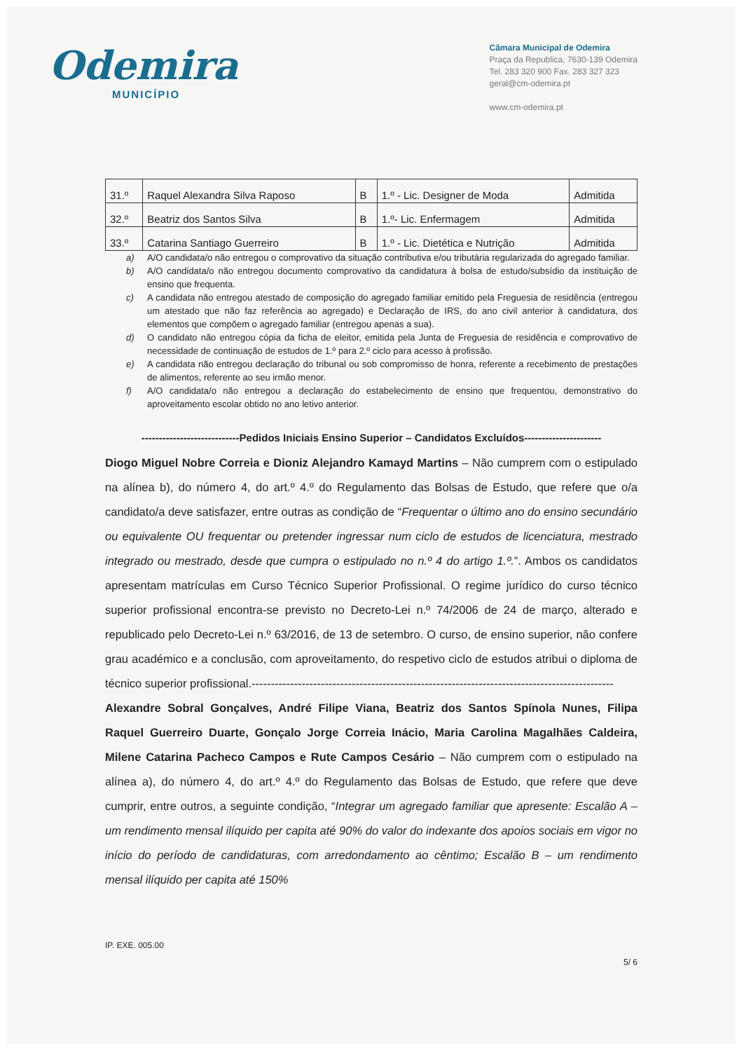Odemira
MUNICÍPIO
Câmara Municipal de Odemira
Praça da Republica, 7630-139 Odemira
Tel. 283 320 900 Fax. 283 327 323
geral@cm-odemira.pt
www.cm-odemira.pt
| 31.º | Raquel Alexandra Silva Raposo | B | 1.º - Lic. Designer de Moda | Admitida |
| 32.º | Beatriz dos Santos Silva | B | 1.º- Lic. Enfermagem | Admitida |
| 33.º | Catarina Santiago Guerreiro | B | 1.º - Lic. Dietética e Nutrição | Admitida |
a) A/O candidata/o não entregou o comprovativo da situação contributiva e/ou tributária regularizada do agregado familiar.
b) A/O candidata/o não entregou documento comprovativo da candidatura à bolsa de estudo/subsídio da instituição de ensino que frequenta.
c) A candidata não entregou atestado de composição do agregado familiar emitido pela Freguesia de residência (entregou um atestado que não faz referência ao agregado) e Declaração de IRS, do ano civil anterior à candidatura, dos elementos que compõem o agregado familiar (entregou apenas a sua).
d) O candidato não entregou cópia da ficha de eleitor, emitida pela Junta de Freguesia de residência e comprovativo de necessidade de continuação de estudos de 1.º para 2.º ciclo para acesso à profissão.
e) A candidata não entregou declaração do tribunal ou sob compromisso de honra, referente a recebimento de prestações de alimentos, referente ao seu irmão menor.
f) A/O candidata/o não entregou a declaração do estabelecimento de ensino que frequentou, demonstrativo do aproveitamento escolar obtido no ano letivo anterior.
----------------------------Pedidos Iniciais Ensino Superior – Candidatos Excluídos----------------------
Diogo Miguel Nobre Correia e Dioniz Alejandro Kamayd Martins – Não cumprem com o estipulado na alínea b), do número 4, do art.º 4.º do Regulamento das Bolsas de Estudo, que refere que o/a candidato/a deve satisfazer, entre outras as condição de “Frequentar o último ano do ensino secundário ou equivalente OU frequentar ou pretender ingressar num ciclo de estudos de licenciatura, mestrado integrado ou mestrado, desde que cumpra o estipulado no n.º 4 do artigo 1.º.”. Ambos os candidatos apresentam matrículas em Curso Técnico Superior Profissional. O regime jurídico do curso técnico superior profissional encontra-se previsto no Decreto-Lei n.º 74/2006 de 24 de março, alterado e republicado pelo Decreto-Lei n.º 63/2016, de 13 de setembro. O curso, de ensino superior, não confere grau académico e a conclusão, com aproveitamento, do respetivo ciclo de estudos atribui o diploma de técnico superior profissional.----------------------------------------------------------------------------------------------
Alexandre Sobral Gonçalves, André Filipe Viana, Beatriz dos Santos Spínola Nunes, Filipa Raquel Guerreiro Duarte, Gonçalo Jorge Correia Inácio, Maria Carolina Magalhães Caldeira, Milene Catarina Pacheco Campos e Rute Campos Cesário – Não cumprem com o estipulado na alínea a), do número 4, do art.º 4.º do Regulamento das Bolsas de Estudo, que refere que deve cumprir, entre outros, a seguinte condição, “Integrar um agregado familiar que apresente: Escalão A – um rendimento mensal ilíquido per capita até 90% do valor do indexante dos apoios sociais em vigor no início do período de candidaturas, com arredondamento ao cêntimo; Escalão B – um rendimento mensal ilíquido per capita até 150%
IP. EXE. 005.00
5/ 6